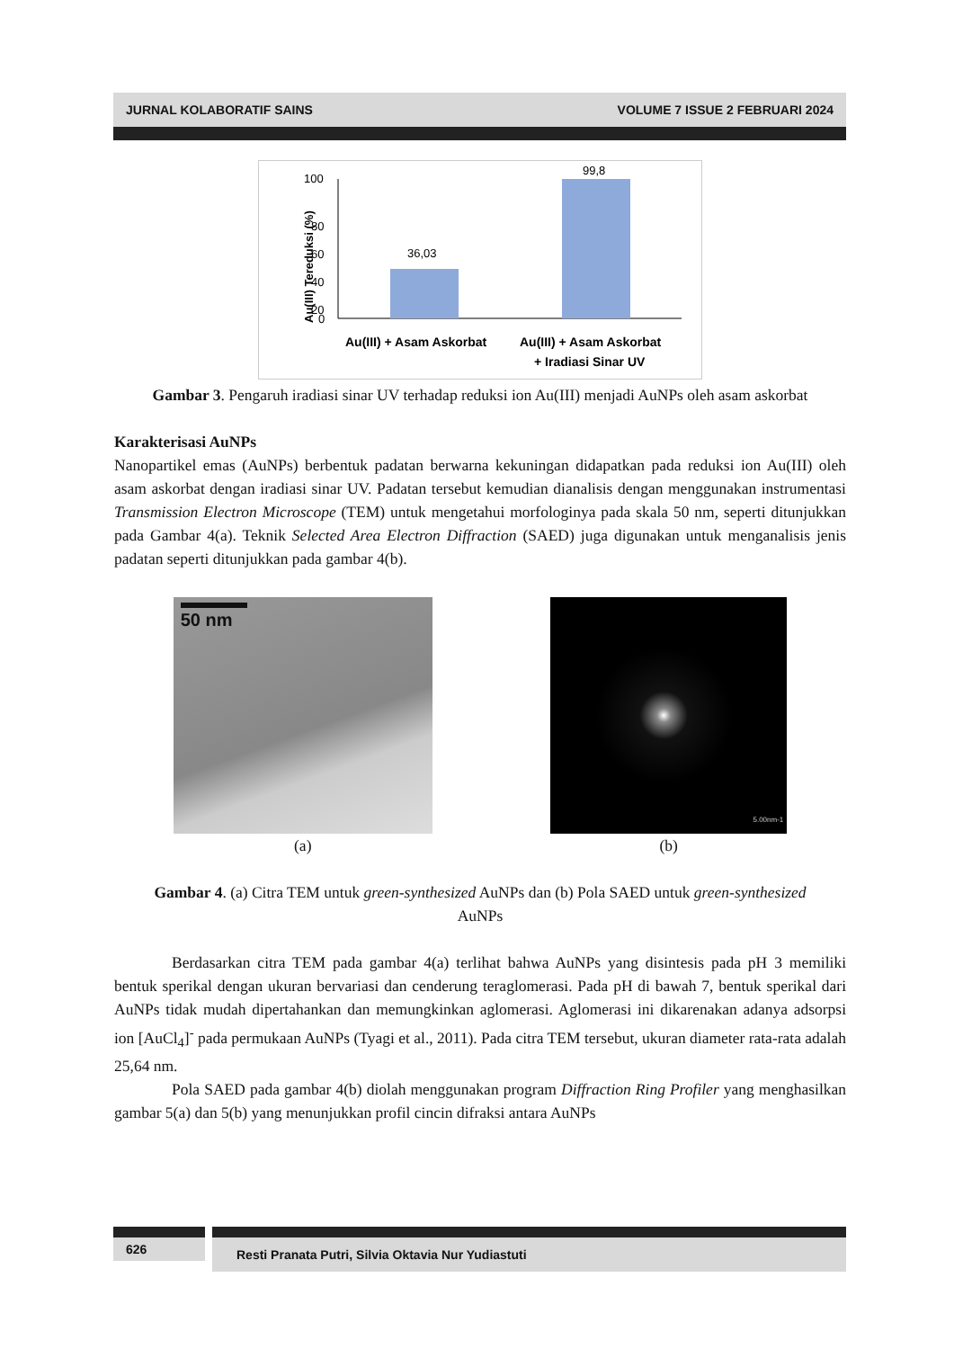JURNAL KOLABORATIF SAINS VOLUME 7 ISSUE 2 FEBRUARI 2024
Au(III) Tereduksi (%)
100
80
60
40
20
0
36,03
99,8
Au(III) + Asam Askorbat
Au(III) + Asam Askorbat
+ Iradiasi Sinar UV
Gambar 3. Pengaruh iradiasi sinar UV terhadap reduksi ion Au(III) menjadi AuNPs oleh asam askorbat
Karakterisasi AuNPs
Nanopartikel emas (AuNPs) berbentuk padatan berwarna kekuningan didapatkan pada reduksi ion Au(III) oleh asam askorbat dengan iradiasi sinar UV. Padatan tersebut kemudian dianalisis dengan menggunakan instrumentasi Transmission Electron Microscope (TEM) untuk mengetahui morfologinya pada skala 50 nm, seperti ditunjukkan pada Gambar 4(a). Teknik Selected Area Electron Diffraction (SAED) juga digunakan untuk menganalisis jenis padatan seperti ditunjukkan pada gambar 4(b).
50 nm
(a)
5.00nm-1
(b)
Gambar 4. (a) Citra TEM untuk green-synthesized AuNPs dan (b) Pola SAED untuk green-synthesized AuNPs
Berdasarkan citra TEM pada gambar 4(a) terlihat bahwa AuNPs yang disintesis pada pH 3 memiliki bentuk sperikal dengan ukuran bervariasi dan cenderung teraglomerasi. Pada pH di bawah 7, bentuk sperikal dari AuNPs tidak mudah dipertahankan dan memungkinkan aglomerasi. Aglomerasi ini dikarenakan adanya adsorpsi ion [AuCl<sub>4</sub>]<sup>-</sup> pada permukaan AuNPs (Tyagi et al., 2011). Pada citra TEM tersebut, ukuran diameter rata-rata adalah 25,64 nm.
Pola SAED pada gambar 4(b) diolah menggunakan program Diffraction Ring Profiler yang menghasilkan gambar 5(a) dan 5(b) yang menunjukkan profil cincin difraksi antara AuNPs
626 Resti Pranata Putri, Silvia Oktavia Nur Yudiastuti